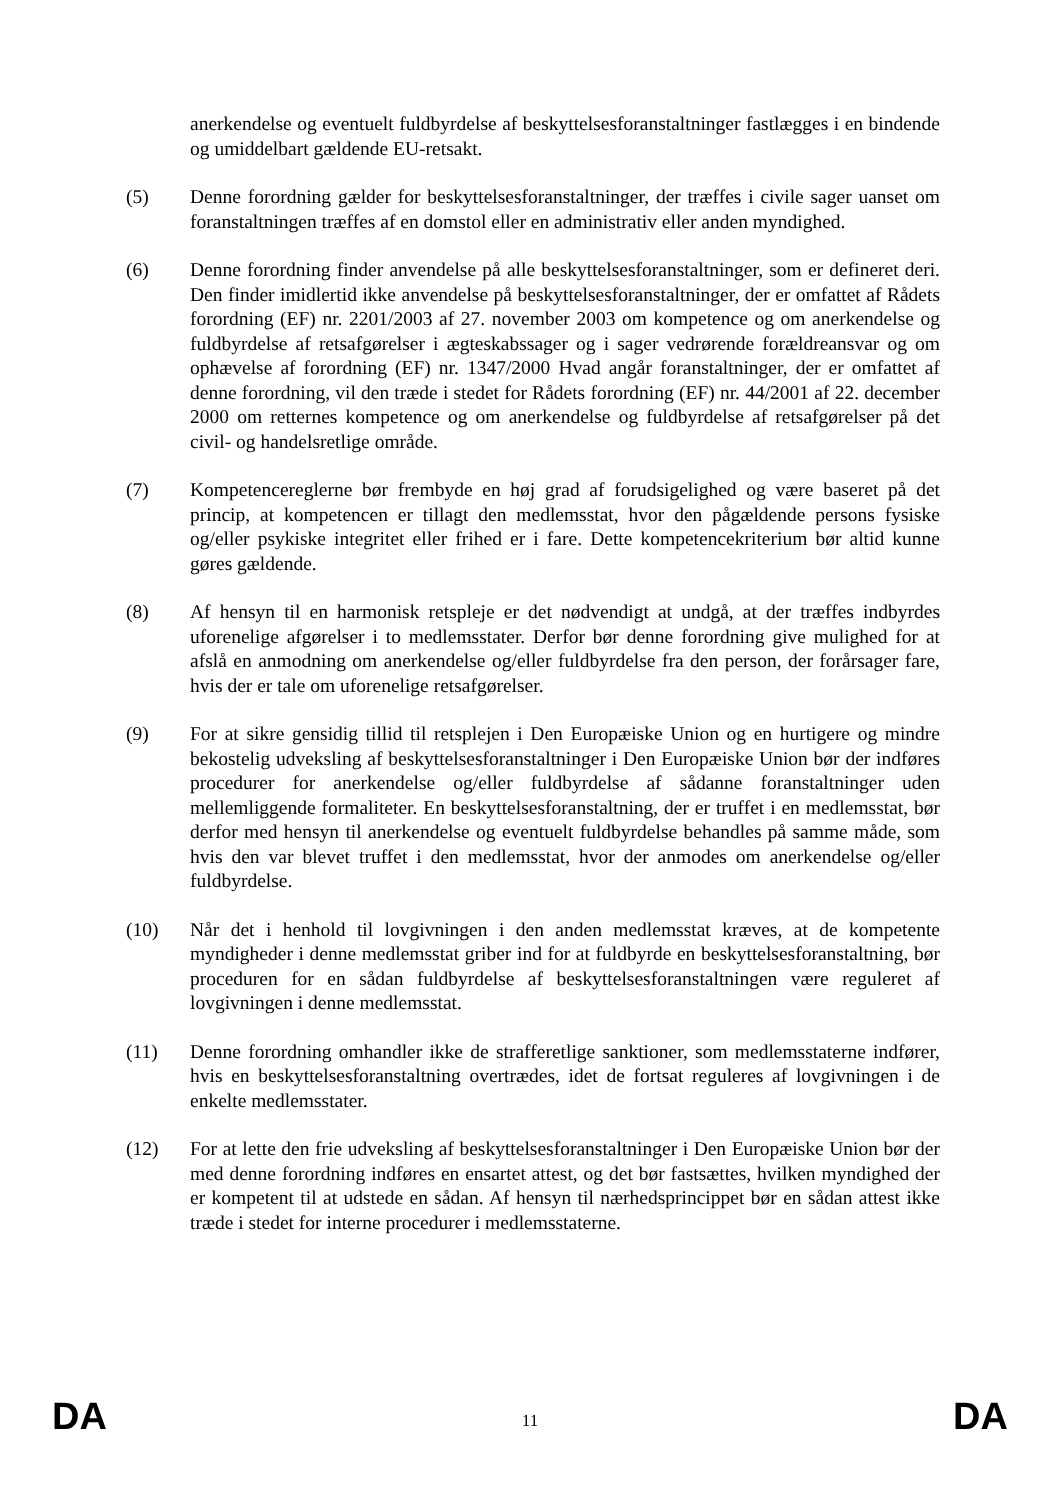anerkendelse og eventuelt fuldbyrdelse af beskyttelsesforanstaltninger fastlægges i en bindende og umiddelbart gældende EU-retsakt.
(5) Denne forordning gælder for beskyttelsesforanstaltninger, der træffes i civile sager uanset om foranstaltningen træffes af en domstol eller en administrativ eller anden myndighed.
(6) Denne forordning finder anvendelse på alle beskyttelsesforanstaltninger, som er defineret deri. Den finder imidlertid ikke anvendelse på beskyttelsesforanstaltninger, der er omfattet af Rådets forordning (EF) nr. 2201/2003 af 27. november 2003 om kompetence og om anerkendelse og fuldbyrdelse af retsafgørelser i ægteskabssager og i sager vedrørende forældreansvar og om ophævelse af forordning (EF) nr. 1347/2000 Hvad angår foranstaltninger, der er omfattet af denne forordning, vil den træde i stedet for Rådets forordning (EF) nr. 44/2001 af 22. december 2000 om retternes kompetence og om anerkendelse og fuldbyrdelse af retsafgørelser på det civil- og handelsretlige område.
(7) Kompetencereglerne bør frembyde en høj grad af forudsigelighed og være baseret på det princip, at kompetencen er tillagt den medlemsstat, hvor den pågældende persons fysiske og/eller psykiske integritet eller frihed er i fare. Dette kompetencekriterium bør altid kunne gøres gældende.
(8) Af hensyn til en harmonisk retspleje er det nødvendigt at undgå, at der træffes indbyrdes uforenelige afgørelser i to medlemsstater. Derfor bør denne forordning give mulighed for at afslå en anmodning om anerkendelse og/eller fuldbyrdelse fra den person, der forårsager fare, hvis der er tale om uforenelige retsafgørelser.
(9) For at sikre gensidig tillid til retsplejen i Den Europæiske Union og en hurtigere og mindre bekostelig udveksling af beskyttelsesforanstaltninger i Den Europæiske Union bør der indføres procedurer for anerkendelse og/eller fuldbyrdelse af sådanne foranstaltninger uden mellemliggende formaliteter. En beskyttelsesforanstaltning, der er truffet i en medlemsstat, bør derfor med hensyn til anerkendelse og eventuelt fuldbyrdelse behandles på samme måde, som hvis den var blevet truffet i den medlemsstat, hvor der anmodes om anerkendelse og/eller fuldbyrdelse.
(10) Når det i henhold til lovgivningen i den anden medlemsstat kræves, at de kompetente myndigheder i denne medlemsstat griber ind for at fuldbyrde en beskyttelsesforanstaltning, bør proceduren for en sådan fuldbyrdelse af beskyttelsesforanstaltningen være reguleret af lovgivningen i denne medlemsstat.
(11) Denne forordning omhandler ikke de strafferetlige sanktioner, som medlemsstaterne indfører, hvis en beskyttelsesforanstaltning overtrædes, idet de fortsat reguleres af lovgivningen i de enkelte medlemsstater.
(12) For at lette den frie udveksling af beskyttelsesforanstaltninger i Den Europæiske Union bør der med denne forordning indføres en ensartet attest, og det bør fastsættes, hvilken myndighed der er kompetent til at udstede en sådan. Af hensyn til nærhedsprincippet bør en sådan attest ikke træde i stedet for interne procedurer i medlemsstaterne.
DA 11 DA